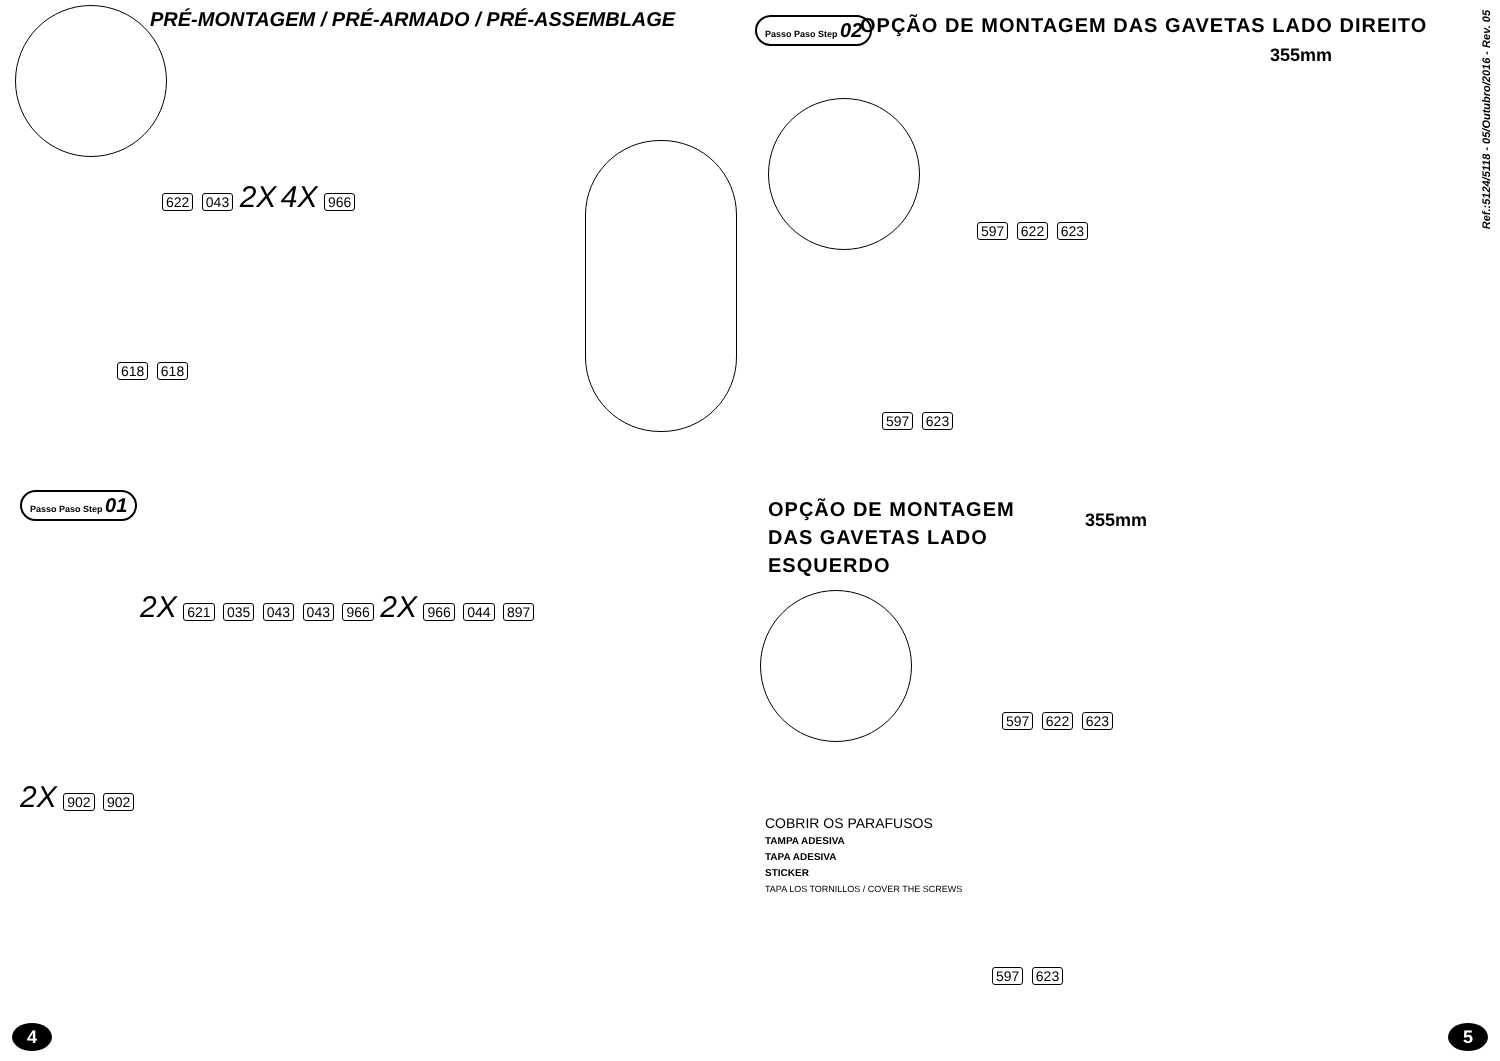PRÉ-MONTAGEM / PRÉ-ARMADO / PRÉ-ASSEMBLAGE
622 043 2X 4X 966
618 618
Passo Paso Step 01
2X 621 035 043 043 966 2X 966 044 897
2X 902 902
4
Passo Paso Step 02
OPÇÃO DE MONTAGEM DAS GAVETAS LADO DIREITO
355mm
597 622 623
597 623
OPÇÃO DE MONTAGEM
DAS GAVETAS LADO
ESQUERDO
355mm
597 622 623
COBRIR OS PARAFUSOS
TAMPA ADESIVA
TAPA ADESIVA
STICKER
TAPA LOS TORNILLOS / COVER THE SCREWS
597 623
Ref.:5124/5118 - 05/Outubro/2016 - Rev. 05
5